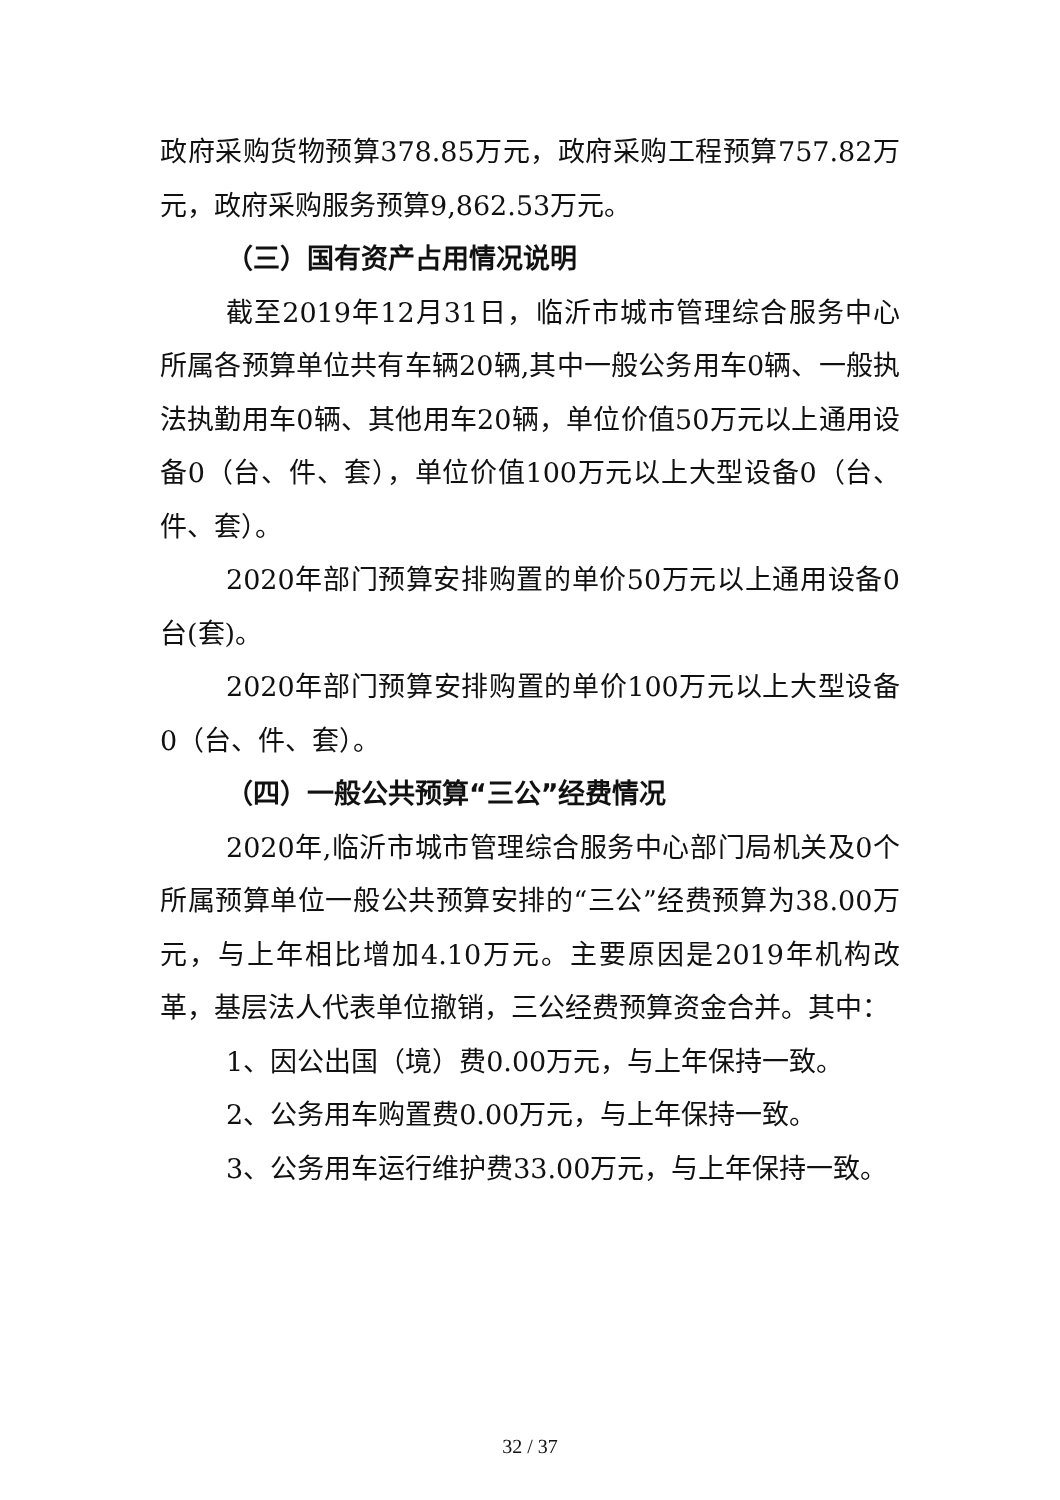政府采购货物预算378.85万元，政府采购工程预算757.82万元，政府采购服务预算9,862.53万元。
（三）国有资产占用情况说明
截至2019年12月31日，临沂市城市管理综合服务中心所属各预算单位共有车辆20辆,其中一般公务用车0辆、一般执法执勤用车0辆、其他用车20辆，单位价值50万元以上通用设备0（台、件、套），单位价值100万元以上大型设备0（台、件、套）。
2020年部门预算安排购置的单价50万元以上通用设备0台(套)。
2020年部门预算安排购置的单价100万元以上大型设备0（台、件、套）。
（四）一般公共预算“三公”经费情况
2020年,临沂市城市管理综合服务中心部门局机关及0个所属预算单位一般公共预算安排的“三公”经费预算为38.00万元，与上年相比增加4.10万元。主要原因是2019年机构改革，基层法人代表单位撤销，三公经费预算资金合并。其中：
1、因公出国（境）费0.00万元，与上年保持一致。
2、公务用车购置费0.00万元，与上年保持一致。
3、公务用车运行维护费33.00万元，与上年保持一致。
32 / 37